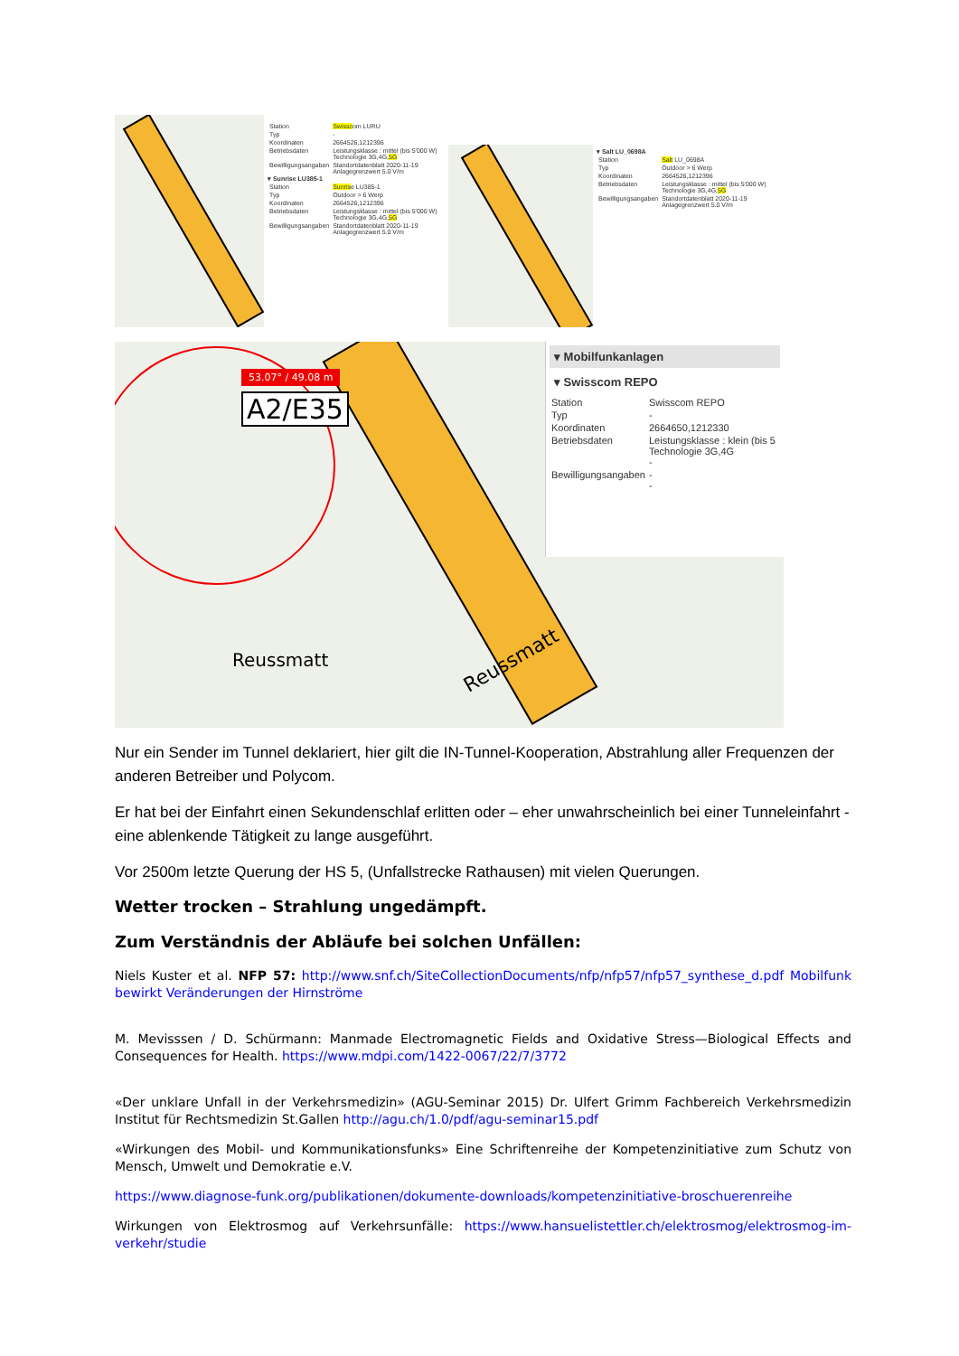| Station | Swissc om LURU |
| Typ | - |
| Koordinaten | 2664526,1212396 |
| Betriebsdaten | Leistungsklasse : mittel (bis 5'000 W) Technologie 3G,4G, 5G |
| Bewilligungsangaben | Standortdatenblatt 2020-11-19 Anlagegrenzwert 5.0 V/m |
▾ Sunrise LU385-1
| Station | Sunris e LU385-1 |
| Typ | Outdoor > 6 Werp |
| Koordinaten | 2664526,1212396 |
| Betriebsdaten | Leistungsklasse : mittel (bis 5'000 W) Technologie 3G,4G, 5G |
| Bewilligungsangaben | Standortdatenblatt 2020-11-19 Anlagegrenzwert 5.0 V/m |
▾ Salt LU_0698A
| Station | Salt LU_0698A |
| Typ | Outdoor > 6 Werp |
| Koordinaten | 2664526,1212396 |
| Betriebsdaten | Leistungsklasse : mittel (bis 5'000 W) Technologie 3G,4G, 5G |
| Bewilligungsangaben | Standortdatenblatt 2020-11-19 Anlagegrenzwert 5.0 V/m |
53.07° / 49.08 m
A2/E35
Reussmatt
Reussmatt
▾ Mobilfunkanlagen
▾ Swisscom REPO
| Station | Swisscom REPO |
| Typ | - |
| Koordinaten | 2664650,1212330 |
| Betriebsdaten | Leistungsklasse : klein (bis 5 Technologie 3G,4G - |
| Bewilligungsangaben | - - |
Nur ein Sender im Tunnel deklariert, hier gilt die IN-Tunnel-Kooperation, Abstrahlung aller Frequenzen der anderen Betreiber und Polycom.
Er hat bei der Einfahrt einen Sekundenschlaf erlitten oder – eher unwahrscheinlich bei einer Tunneleinfahrt - eine ablenkende Tätigkeit zu lange ausgeführt.
Vor 2500m letzte Querung der HS 5, (Unfallstrecke Rathausen) mit vielen Querungen.
Wetter trocken – Strahlung ungedämpft.
Zum Verständnis der Abläufe bei solchen Unfällen:
Niels Kuster et al. NFP 57: http://www.snf.ch/SiteCollectionDocuments/nfp/nfp57/nfp57_synthese_d.pdf Mobilfunk bewirkt Veränderungen der Hirnströme
M. Mevisssen / D. Schürmann: Manmade Electromagnetic Fields and Oxidative Stress—Biological Effects and Consequences for Health. https://www.mdpi.com/1422-0067/22/7/3772
«Der unklare Unfall in der Verkehrsmedizin» (AGU-Seminar 2015) Dr. Ulfert Grimm Fachbereich Verkehrsmedizin Institut für Rechtsmedizin St.Gallen http://agu.ch/1.0/pdf/agu-seminar15.pdf
«Wirkungen des Mobil- und Kommunikationsfunks» Eine Schriftenreihe der Kompetenzinitiative zum Schutz von Mensch, Umwelt und Demokratie e.V.
https://www.diagnose-funk.org/publikationen/dokumente-downloads/kompetenzinitiative-broschuerenreihe
Wirkungen von Elektrosmog auf Verkehrsunfälle: https://www.hansuelistettler.ch/elektrosmog/elektrosmog-im-verkehr/studie